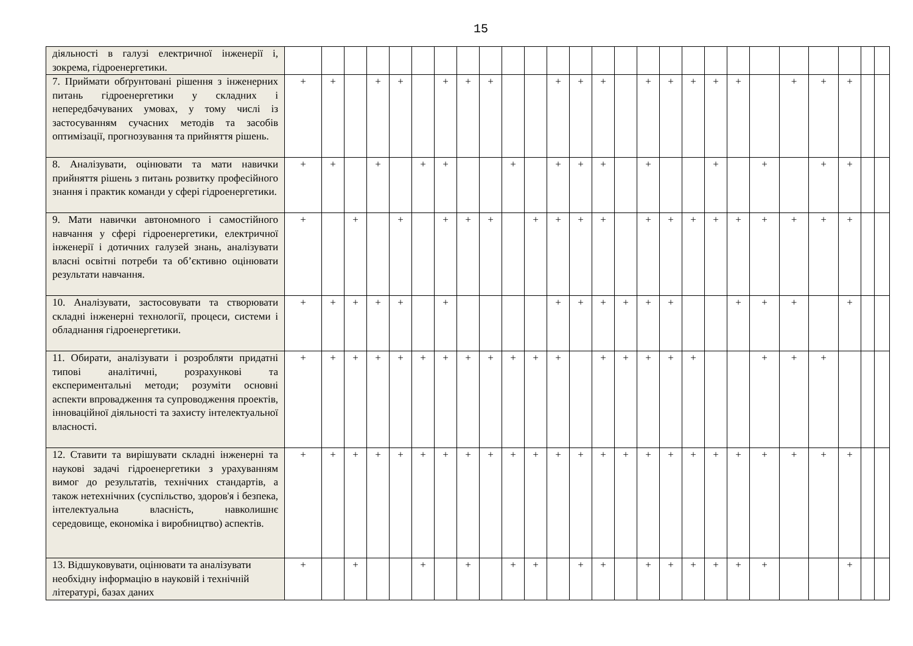15
| діяльності в галузі електричної інженерії і, зокрема, гідроенергетики. | | | | | | | | | | | | | | | | | | | | | | | | | | |
| 7. Приймати обґрунтовані рішення з інженерних питань гідроенергетики у складних і непередбачуваних умовах, у тому числі із застосуванням сучасних методів та засобів оптимізації, прогнозування та прийняття рішень. | + | + | | + | + | | + | + | + | | | + | + | + | | + | + | + | + | + | | + | + | + | | |
| 8. Аналізувати, оцінювати та мати навички прийняття рішень з питань розвитку професійного знання і практик команди у сфері гідроенергетики. | + | + | | + | | + | + | | | + | | + | + | + | | + | | | + | | + | | + | + | | |
| 9. Мати навички автономного і самостійного навчання у сфері гідроенергетики, електричної інженерії і дотичних галузей знань, аналізувати власні освітні потреби та об’єктивно оцінювати результати навчання. | + | | + | | + | | + | + | + | | + | + | + | + | | + | + | + | + | + | + | + | + | + | | |
| 10. Аналізувати, застосовувати та створювати складні інженерні технології, процеси, системи і обладнання гідроенергетики. | + | + | + | + | + | | + | | | | | + | + | + | + | + | + | | | + | + | + | | + | | |
| 11. Обирати, аналізувати і розробляти придатні типові аналітичні, розрахункові та експериментальні методи; розуміти основні аспекти впровадження та супроводження проектів, інноваційної діяльності та захисту інтелектуальної власності. | + | + | + | + | + | + | + | + | + | + | + | + | | + | + | + | + | + | | | + | + | + | | | |
| 12. Ставити та вирішувати складні інженерні та наукові задачі гідроенергетики з урахуванням вимог до результатів, технічних стандартів, а також нетехнічних (суспільство, здоров'я і безпека, інтелектуальна власність, навколишнє середовище, економіка і виробництво) аспектів. | + | + | + | + | + | + | + | + | + | + | + | + | + | + | + | + | + | + | + | + | + | + | + | + | | |
| 13. Відшуковувати, оцінювати та аналізувати необхідну інформацію в науковій і технічній літературі, базах даних | + | | + | | | + | | + | | + | + | | + | + | | + | + | + | + | + | + | | | + | | |